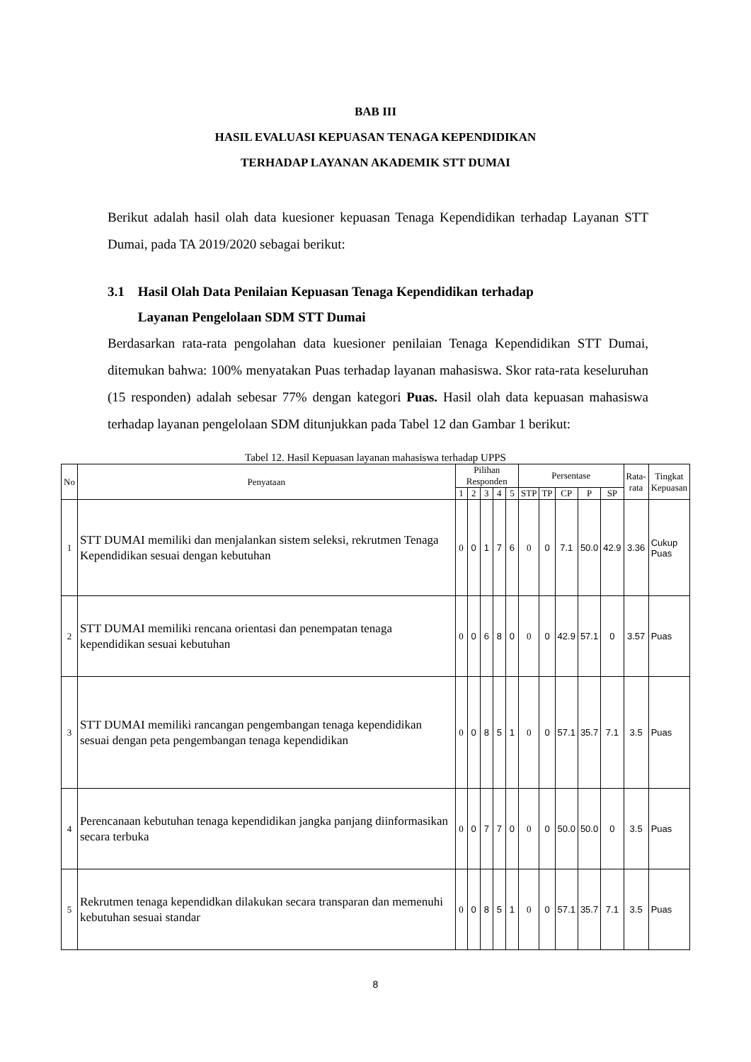BAB III
HASIL EVALUASI KEPUASAN TENAGA KEPENDIDIKAN
TERHADAP LAYANAN AKADEMIK STT DUMAI
Berikut adalah hasil olah data kuesioner kepuasan Tenaga Kependidikan terhadap Layanan STT Dumai, pada TA 2019/2020 sebagai berikut:
3.1 Hasil Olah Data Penilaian Kepuasan Tenaga Kependidikan terhadap
Layanan Pengelolaan SDM STT Dumai
Berdasarkan rata-rata pengolahan data kuesioner penilaian Tenaga Kependidikan STT Dumai, ditemukan bahwa: 100% menyatakan Puas terhadap layanan mahasiswa. Skor rata-rata keseluruhan (15 responden) adalah sebesar 77% dengan kategori Puas. Hasil olah data kepuasan mahasiswa terhadap layanan pengelolaan SDM ditunjukkan pada Tabel 12 dan Gambar 1 berikut:
Tabel 12. Hasil Kepuasan layanan mahasiswa terhadap UPPS
| No | Penyataan | Pilihan Responden | | | | | Persentase | | | | | Rata- rata | Tingkat Kepuasan |
| --- | --- | --- | --- | --- | --- | --- | --- | --- | --- | --- | --- | --- | --- |
| | | 1 | 2 | 3 | 4 | 5 | STP | TP | CP | P | SP | | |
| 1 | STT DUMAI memiliki dan menjalankan sistem seleksi, rekrutmen Tenaga Kependidikan sesuai dengan kebutuhan | 0 | 0 | 1 | 7 | 6 | 0 | 0 | 7.1 | 50.0 | 42.9 | 3.36 | Cukup Puas |
| 2 | STT DUMAI memiliki rencana orientasi dan penempatan tenaga kependidikan sesuai kebutuhan | 0 | 0 | 6 | 8 | 0 | 0 | 0 | 42.9 | 57.1 | 0 | 3.57 | Puas |
| 3 | STT DUMAI memiliki rancangan pengembangan tenaga kependidikan sesuai dengan peta pengembangan tenaga kependidikan | 0 | 0 | 8 | 5 | 1 | 0 | 0 | 57.1 | 35.7 | 7.1 | 3.5 | Puas |
| 4 | Perencanaan kebutuhan tenaga kependidikan jangka panjang diinformasikan secara terbuka | 0 | 0 | 7 | 7 | 0 | 0 | 0 | 50.0 | 50.0 | 0 | 3.5 | Puas |
| 5 | Rekrutmen tenaga kependidkan dilakukan secara transparan dan memenuhi kebutuhan sesuai standar | 0 | 0 | 8 | 5 | 1 | 0 | 0 | 57.1 | 35.7 | 7.1 | 3.5 | Puas |
8